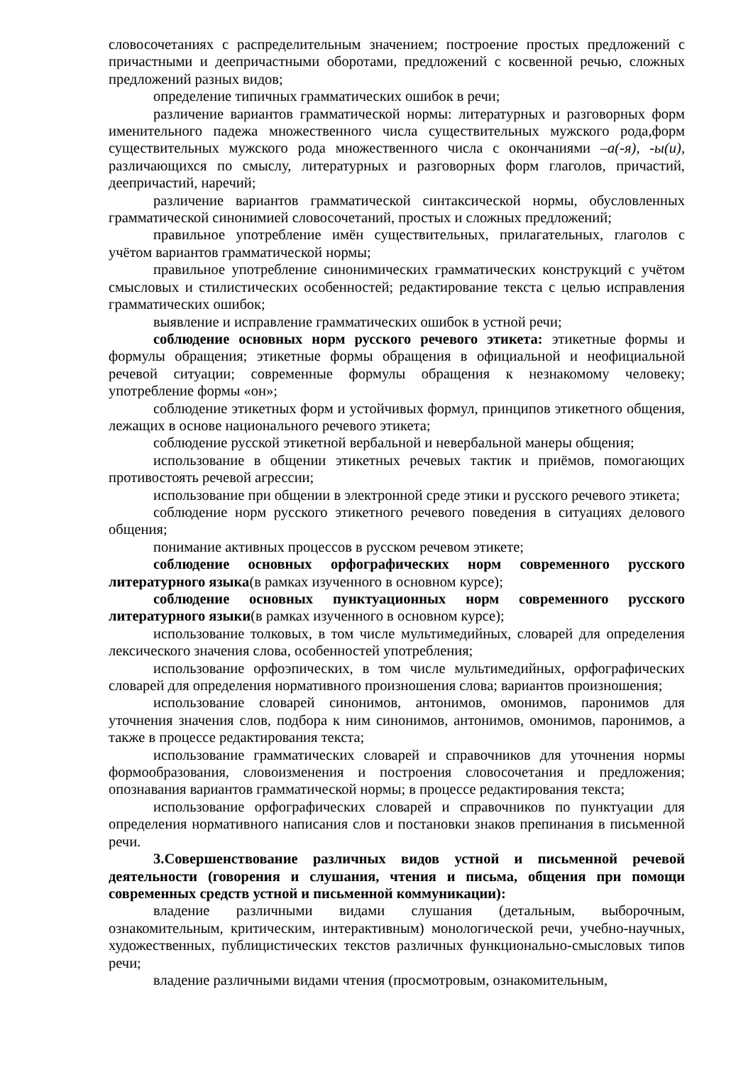словосочетаниях с распределительным значением; построение простых предложений с причастными и деепричастными оборотами, предложений с косвенной речью, сложных предложений разных видов;
определение типичных грамматических ошибок в речи;
различение вариантов грамматической нормы: литературных и разговорных форм именительного падежа множественного числа существительных мужского рода,форм существительных мужского рода множественного числа с окончаниями –а(-я), -ы(и), различающихся по смыслу, литературных и разговорных форм глаголов, причастий, деепричастий, наречий;
различение вариантов грамматической синтаксической нормы, обусловленных грамматической синонимией словосочетаний, простых и сложных предложений;
правильное употребление имён существительных, прилагательных, глаголов с учётом вариантов грамматической нормы;
правильное употребление синонимических грамматических конструкций с учётом смысловых и стилистических особенностей; редактирование текста с целью исправления грамматических ошибок;
выявление и исправление грамматических ошибок в устной речи;
соблюдение основных норм русского речевого этикета: этикетные формы и формулы обращения; этикетные формы обращения в официальной и неофициальной речевой ситуации; современные формулы обращения к незнакомому человеку; употребление формы «он»;
соблюдение этикетных форм и устойчивых формул, принципов этикетного общения, лежащих в основе национального речевого этикета;
соблюдение русской этикетной вербальной и невербальной манеры общения;
использование в общении этикетных речевых тактик и приёмов, помогающих противостоять речевой агрессии;
использование при общении в электронной среде этики и русского речевого этикета;
соблюдение норм русского этикетного речевого поведения в ситуациях делового общения;
понимание активных процессов в русском речевом этикете;
соблюдение основных орфографических норм современного русского литературного языка(в рамках изученного в основном курсе);
соблюдение основных пунктуационных норм современного русского литературного языки(в рамках изученного в основном курсе);
использование толковых, в том числе мультимедийных, словарей для определения лексического значения слова, особенностей употребления;
использование орфоэпических, в том числе мультимедийных, орфографических словарей для определения нормативного произношения слова; вариантов произношения;
использование словарей синонимов, антонимов, омонимов, паронимов для уточнения значения слов, подбора к ним синонимов, антонимов, омонимов, паронимов, а также в процессе редактирования текста;
использование грамматических словарей и справочников для уточнения нормы формообразования, словоизменения и построения словосочетания и предложения; опознавания вариантов грамматической нормы; в процессе редактирования текста;
использование орфографических словарей и справочников по пунктуации для определения нормативного написания слов и постановки знаков препинания в письменной речи.
3.Совершенствование различных видов устной и письменной речевой деятельности (говорения и слушания, чтения и письма, общения при помощи современных средств устной и письменной коммуникации):
владение различными видами слушания (детальным, выборочным, ознакомительным, критическим, интерактивным) монологической речи, учебно-научных, художественных, публицистических текстов различных функционально-смысловых типов речи;
владение различными видами чтения (просмотровым, ознакомительным,